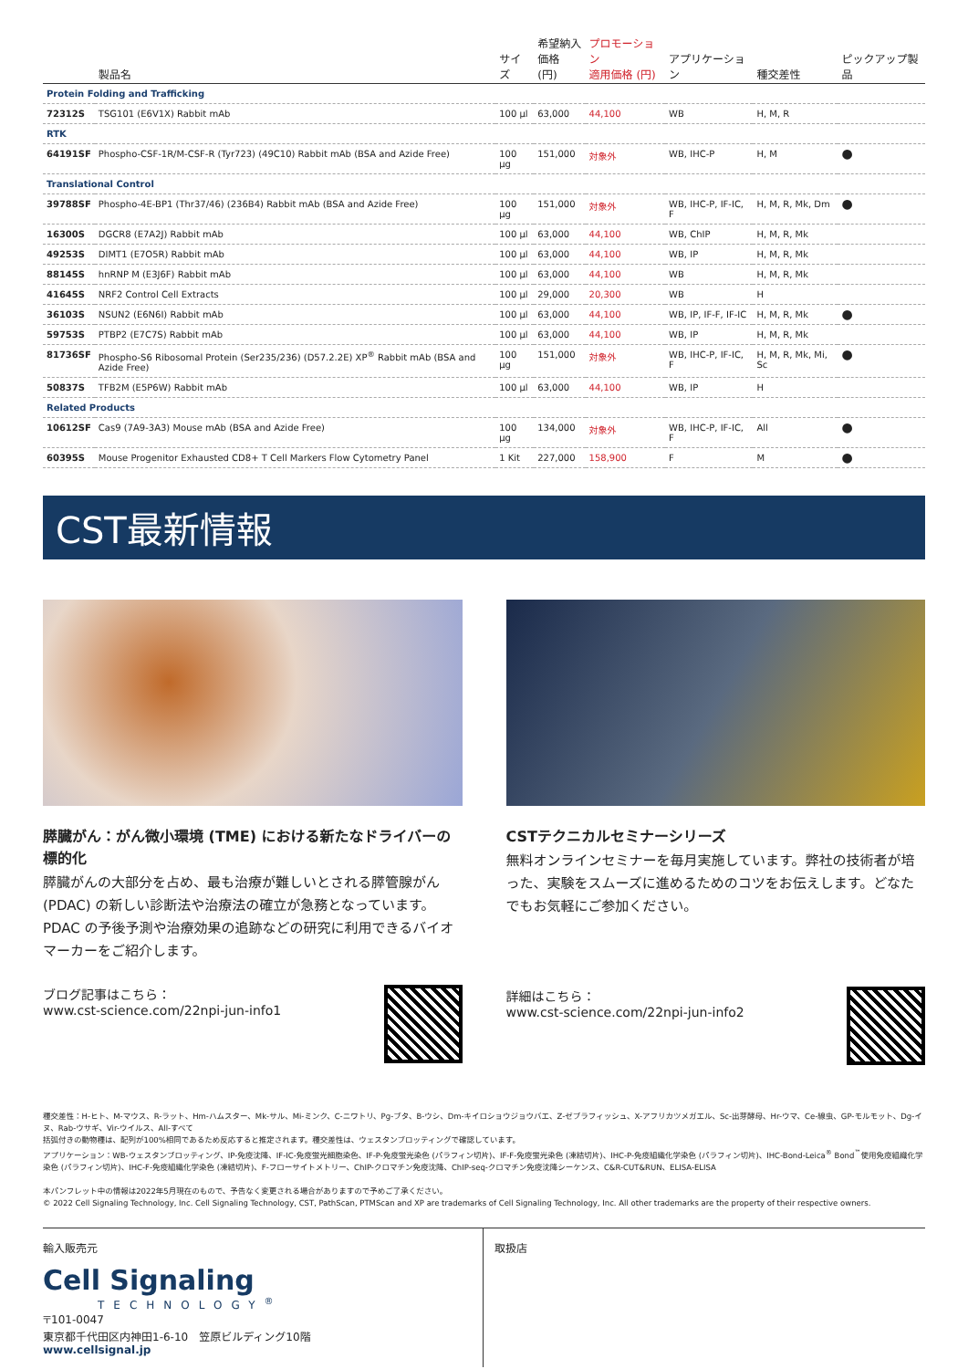| | 製品名 | サイズ | 希望納入 価格 (円) | プロモーション 適用価格 (円) | アプリケーション | 種交差性 | ピックアップ製品 |
| --- | --- | --- | --- | --- | --- | --- | --- |
| Protein Folding and Trafficking | | | | | | | |
| 72312S | TSG101 (E6V1X) Rabbit mAb | 100 µl | 63,000 | 44,100 | WB | H, M, R | |
| RTK | | | | | | | |
| 64191SF | Phospho-CSF-1R/M-CSF-R (Tyr723) (49C10) Rabbit mAb (BSA and Azide Free) | 100 µg | 151,000 | 対象外 | WB, IHC-P | H, M | ● |
| Translational Control | | | | | | | |
| 39788SF | Phospho-4E-BP1 (Thr37/46) (236B4) Rabbit mAb (BSA and Azide Free) | 100 µg | 151,000 | 対象外 | WB, IHC-P, IF-IC, F | H, M, R, Mk, Dm | ● |
| 16300S | DGCR8 (E7A2J) Rabbit mAb | 100 µl | 63,000 | 44,100 | WB, ChIP | H, M, R, Mk | |
| 49253S | DIMT1 (E7O5R) Rabbit mAb | 100 µl | 63,000 | 44,100 | WB, IP | H, M, R, Mk | |
| 88145S | hnRNP M (E3J6F) Rabbit mAb | 100 µl | 63,000 | 44,100 | WB | H, M, R, Mk | |
| 41645S | NRF2 Control Cell Extracts | 100 µl | 29,000 | 20,300 | WB | H | |
| 36103S | NSUN2 (E6N6I) Rabbit mAb | 100 µl | 63,000 | 44,100 | WB, IP, IF-F, IF-IC | H, M, R, Mk | ● |
| 59753S | PTBP2 (E7C7S) Rabbit mAb | 100 µl | 63,000 | 44,100 | WB, IP | H, M, R, Mk | |
| 81736SF | Phospho-S6 Ribosomal Protein (Ser235/236) (D57.2.2E) XP<sup>®</sup> Rabbit mAb (BSA and Azide Free) | 100 µg | 151,000 | 対象外 | WB, IHC-P, IF-IC, F | H, M, R, Mk, Mi, Sc | ● |
| 50837S | TFB2M (E5P6W) Rabbit mAb | 100 µl | 63,000 | 44,100 | WB, IP | H | |
| Related Products | | | | | | | |
| 10612SF | Cas9 (7A9-3A3) Mouse mAb (BSA and Azide Free) | 100 µg | 134,000 | 対象外 | WB, IHC-P, IF-IC, F | All | ● |
| 60395S | Mouse Progenitor Exhausted CD8+ T Cell Markers Flow Cytometry Panel | 1 Kit | 227,000 | 158,900 | F | M | ● |
CST最新情報
膵臓がん：がん微小環境 (TME) における新たなドライバーの標的化
膵臓がんの大部分を占め、最も治療が難しいとされる膵管腺がん (PDAC) の新しい診断法や治療法の確立が急務となっています。PDAC の予後予測や治療効果の追跡などの研究に利用できるバイオマーカーをご紹介します。
ブログ記事はこちら：
www.cst-science.com/22npi-jun-info1
CSTテクニカルセミナーシリーズ
無料オンラインセミナーを毎月実施しています。弊社の技術者が培った、実験をスムーズに進めるためのコツをお伝えします。どなたでもお気軽にご参加ください。
詳細はこちら：
www.cst-science.com/22npi-jun-info2
種交差性：H-ヒト、M-マウス、R-ラット、Hm-ハムスター、Mk-サル、Mi-ミンク、C-ニワトリ、Pg-ブタ、B-ウシ、Dm-キイロショウジョウバエ、Z-ゼブラフィッシュ、X-アフリカツメガエル、Sc-出芽酵母、Hr-ウマ、Ce-線虫、GP-モルモット、Dg-イヌ、Rab-ウサギ、Vir-ウイルス、All-すべて
括弧付きの動物種は、配列が100%相同であるため反応すると推定されます。種交差性は、ウェスタンブロッティングで確認しています。
アプリケーション：WB-ウェスタンブロッティング、IP-免疫沈降、IF-IC-免疫蛍光細胞染色、IF-P-免疫蛍光染色 (パラフィン切片)、IF-F-免疫蛍光染色 (凍結切片)、IHC-P-免疫組織化学染色 (パラフィン切片)、IHC-Bond-Leica<sup>®</sup> Bond<sup>™</sup>使用免疫組織化学染色 (パラフィン切片)、IHC-F-免疫組織化学染色 (凍結切片)、F-フローサイトメトリー、ChIP-クロマチン免疫沈降、ChIP-seq-クロマチン免疫沈降シーケンス、C&R-CUT&RUN、ELISA-ELISA
本パンフレット中の情報は2022年5月現在のもので、予告なく変更される場合がありますので予めご了承ください。
© 2022 Cell Signaling Technology, Inc. Cell Signaling Technology, CST, PathScan, PTMScan and XP are trademarks of Cell Signaling Technology, Inc. All other trademarks are the property of their respective owners.
輸入販売元
Cell Signaling
TECHNOLOGY<sup>®</sup>
〒101-0047
東京都千代田区内神田1-6-10　笠原ビルディング10階
www.cellsignal.jp
取扱店